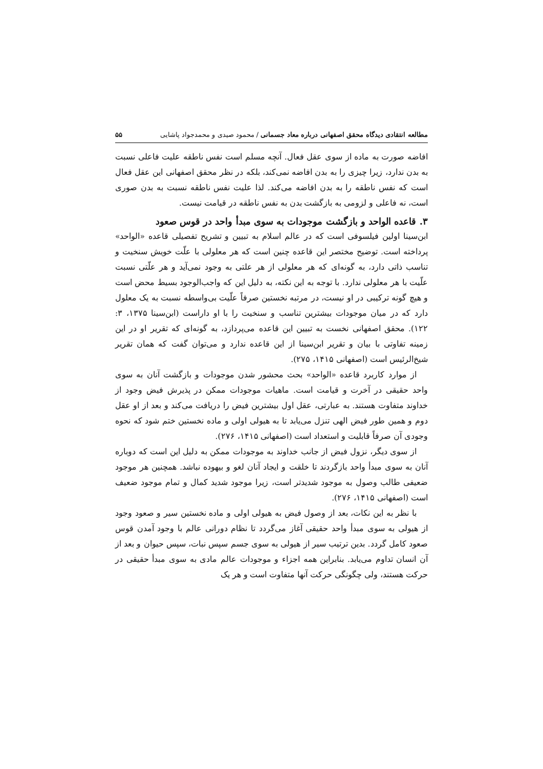مطالعه انتقادی دیدگاه محقق اصفهانی درباره معاد جسمانی / محمود صیدی و محمدجواد پاشایی ۵۵
افاضه صورت به ماده از سوی عقل فعال. آنچه مسلم است نفس ناطقه علیت فاعلی نسبت به بدن ندارد، زیرا چیزی را به بدن افاضه نمی‌کند، بلکه در نظر محقق اصفهانی این عقل فعال است که نفس ناطقه را به بدن افاضه می‌کند. لذا علیت نفس ناطقه نسبت به بدن صوری است، نه فاعلی و لزومی به بازگشت بدن به نفس ناطقه در قیامت نیست.
۳. قاعده الواحد و بازگشت موجودات به سوی مبدأ واحد در قوس صعود
ابن‌سینا اولین فیلسوفی است که در عالم اسلام به تبیین و تشریح تفصیلی قاعده «الواحد» پرداخته است. توضیح مختصر این قاعده چنین است که هر معلولی با علّت خویش سنخیت و تناسب ذاتی دارد، به گونه‌ای که هر معلولی از هر علتی به وجود نمی‌آید و هر علّتی نسبت علّیت با هر معلولی ندارد. با توجه به این نکته، به دلیل این که واجب‌الوجود بسیط محض است و هیچ گونه ترکیبی در او نیست، در مرتبه نخستین صرفاً علّیت بی‌واسطه نسبت به یک معلول دارد که در میان موجودات بیشترین تناسب و سنخیت را با او داراست (ابن‌سینا ۱۳۷۵، ۳: ۱۲۲). محقق اصفهانی نخست به تبیین این قاعده می‌پردازد، به گونه‌ای که تقریر او در این زمینه تفاوتی با بیان و تقریر ابن‌سینا از این قاعده ندارد و می‌توان گفت که همان تقریر شیخ‌الرئیس است (اصفهانی ۱۴۱۵، ۲۷۵).
از موارد کاربرد قاعده «الواحد» بحث محشور شدن موجودات و بازگشت آنان به سوی واحد حقیقی در آخرت و قیامت است. ماهیات موجودات ممکن در پذیرش فیض وجود از خداوند متفاوت هستند. به عبارتی، عقل اول بیشترین فیض را دریافت می‌کند و بعد از او عقل دوم و همین طور فیض الهی تنزل می‌یابد تا به هیولی اولی و ماده نخستین ختم شود که نحوه وجودی آن صرفاً قابلیت و استعداد است (اصفهانی ۱۴۱۵، ۲۷۶).
از سوی دیگر، نزول فیض از جانب خداوند به موجودات ممکن به دلیل این است که دوباره آنان به سوی مبدأ واحد بازگردند تا خلقت و ایجاد آنان لغو و بیهوده نباشد. همچنین هر موجود ضعیفی طالب وصول به موجود شدیدتر است، زیرا موجود شدید کمال و تمام موجود ضعیف است (اصفهانی ۱۴۱۵، ۲۷۶).
با نظر به این نکات، بعد از وصول فیض به هیولی اولی و ماده نخستین سیر و صعود وجود از هیولی به سوی مبدأ واحد حقیقی آغاز می‌گردد تا نظام دورانی عالم با وجود آمدن قوس صعود کامل گردد. بدین ترتیب سیر از هیولی به سوی جسم سپس نبات، سپس حیوان و بعد از آن انسان تداوم می‌یابد. بنابراین همه اجزاء و موجودات عالم مادی به سوی مبدأ حقیقی در حرکت هستند، ولی چگونگی حرکت آنها متفاوت است و هر یک